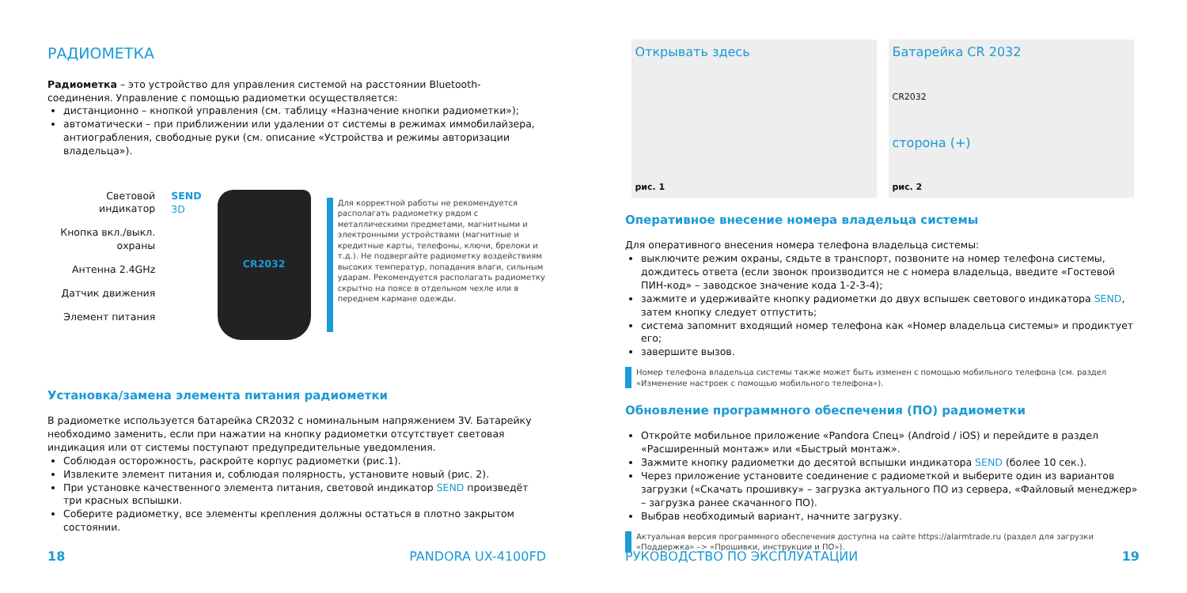РАДИОМЕТКА
Радиометка – это устройство для управления системой на расстоянии Bluetooth-соединения. Управление с помощью радиометки осуществляется:
дистанционно – кнопкой управления (см. таблицу «Назначение кнопки радиометки»);
автоматически – при приближении или удалении от системы в режимах иммобилайзера, антиограбления, свободные руки (см. описание «Устройства и режимы авторизации владельца»).
Световой индикатор
Кнопка вкл./выкл. охраны
Антенна 2.4GHz
Датчик движения
Элемент питания
SEND
3D
CR2032
Для корректной работы не рекомендуется располагать радиометку рядом с металлическими предметами, магнитными и электронными устройствами (магнитные и кредитные карты, телефоны, ключи, брелоки и т.д.). Не подвергайте радиометку воздействиям высоких температур, попадания влаги, сильным ударам. Рекомендуется располагать радиометку скрытно на поясе в отдельном чехле или в переднем кармане одежды.
Установка/замена элемента питания радиометки
В радиометке используется батарейка CR2032 с номинальным напряжением 3V. Батарейку необходимо заменить, если при нажатии на кнопку радиометки отсутствует световая индикация или от системы поступают предупредительные уведомления.
Соблюдая осторожность, раскройте корпус радиометки (рис.1).
Извлеките элемент питания и, соблюдая полярность, установите новый (рис. 2).
При установке качественного элемента питания, световой индикатор SEND произведёт три красных вспышки.
Соберите радиометку, все элементы крепления должны остаться в плотно закрытом состоянии.
18 PANDORA UX-4100FD
Открывать здесь
рис. 1
Батарейка CR 2032
CR2032
сторона (+)
рис. 2
Оперативное внесение номера владельца системы
Для оперативного внесения номера телефона владельца системы:
выключите режим охраны, сядьте в транспорт, позвоните на номер телефона системы, дождитесь ответа (если звонок производится не с номера владельца, введите «Гостевой ПИН-код» – заводское значение кода 1-2-3-4);
зажмите и удерживайте кнопку радиометки до двух вспышек светового индикатора SEND, затем кнопку следует отпустить;
система запомнит входящий номер телефона как «Номер владельца системы» и продиктует его;
завершите вызов.
Номер телефона владельца системы также может быть изменен с помощью мобильного телефона (см. раздел «Изменение настроек с помощью мобильного телефона»).
Обновление программного обеспечения (ПО) радиометки
Откройте мобильное приложение «Pandora Спец» (Android / iOS) и перейдите в раздел «Расширенный монтаж» или «Быстрый монтаж».
Зажмите кнопку радиометки до десятой вспышки индикатора SEND (более 10 сек.).
Через приложение установите соединение с радиометкой и выберите один из вариантов загрузки («Скачать прошивку» – загрузка актуального ПО из сервера, «Файловый менеджер» – загрузка ранее скачанного ПО).
Выбрав необходимый вариант, начните загрузку.
Актуальная версия программного обеспечения доступна на сайте https://alarmtrade.ru (раздел для загрузки «Поддержка» –> «Прошивки, инструкции и ПО»).
РУКОВОДСТВО ПО ЭКСПЛУАТАЦИИ 19